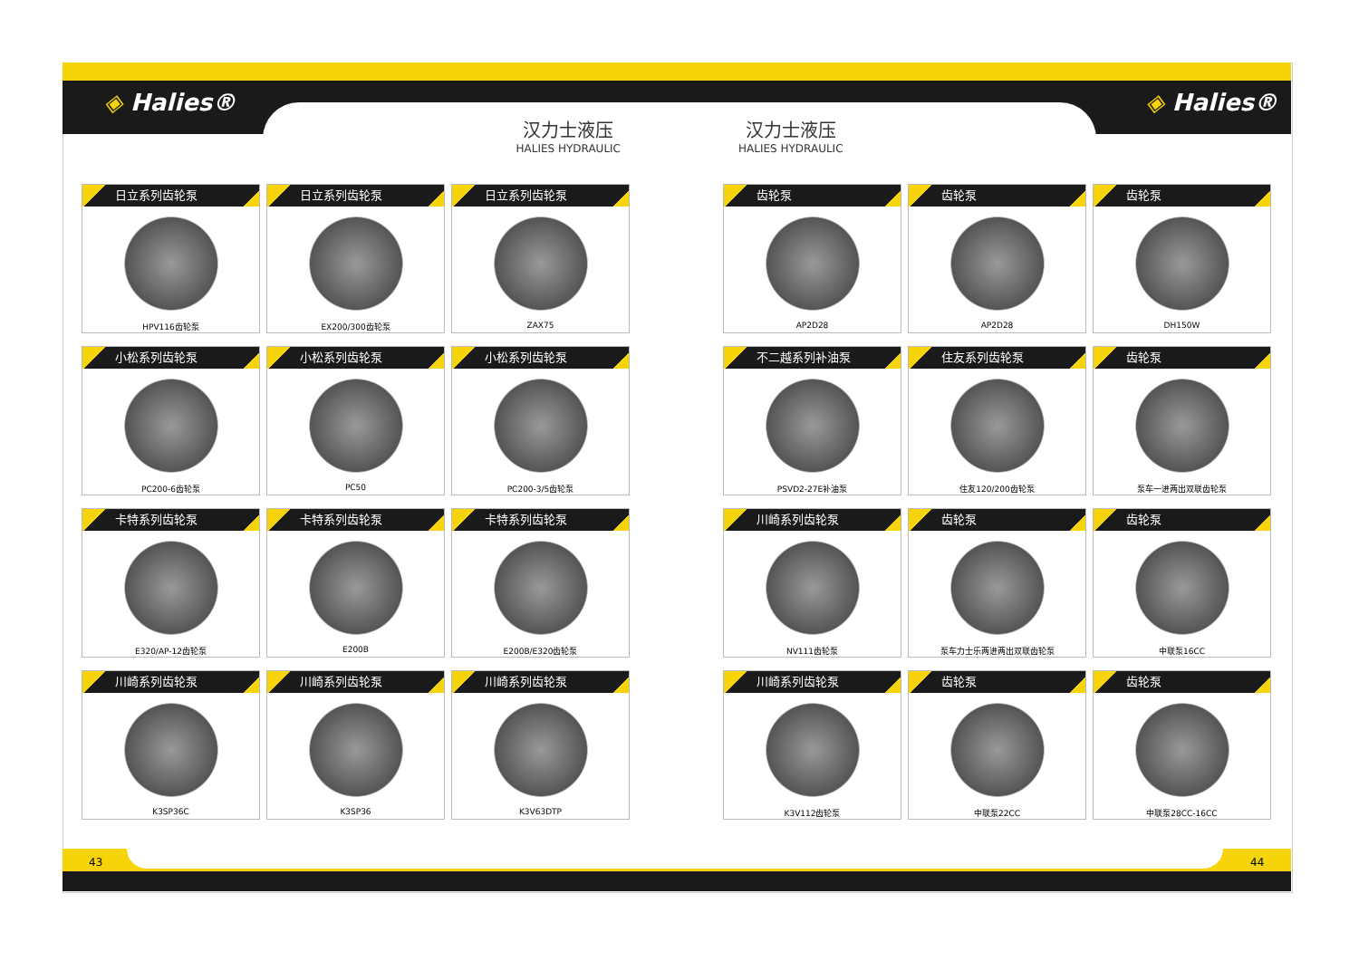◈ Halies® ◈ Halies®
汉力士液压
HALIES HYDRAULIC
汉力士液压
HALIES HYDRAULIC
日立系列齿轮泵
HPV116齿轮泵
日立系列齿轮泵
EX200/300齿轮泵
日立系列齿轮泵
ZAX75
小松系列齿轮泵
PC200-6齿轮泵
小松系列齿轮泵
PC50
小松系列齿轮泵
PC200-3/5齿轮泵
卡特系列齿轮泵
E320/AP-12齿轮泵
卡特系列齿轮泵
E200B
卡特系列齿轮泵
E200B/E320齿轮泵
川崎系列齿轮泵
K3SP36C
川崎系列齿轮泵
K3SP36
川崎系列齿轮泵
K3V63DTP
齿轮泵
AP2D28
齿轮泵
AP2D28
齿轮泵
DH150W
不二越系列补油泵
PSVD2-27E补油泵
住友系列齿轮泵
住友120/200齿轮泵
齿轮泵
泵车一进两出双联齿轮泵
川崎系列齿轮泵
NV111齿轮泵
齿轮泵
泵车力士乐两进两出双联齿轮泵
齿轮泵
中联泵16CC
川崎系列齿轮泵
K3V112齿轮泵
齿轮泵
中联泵22CC
齿轮泵
中联泵28CC-16CC
43 44